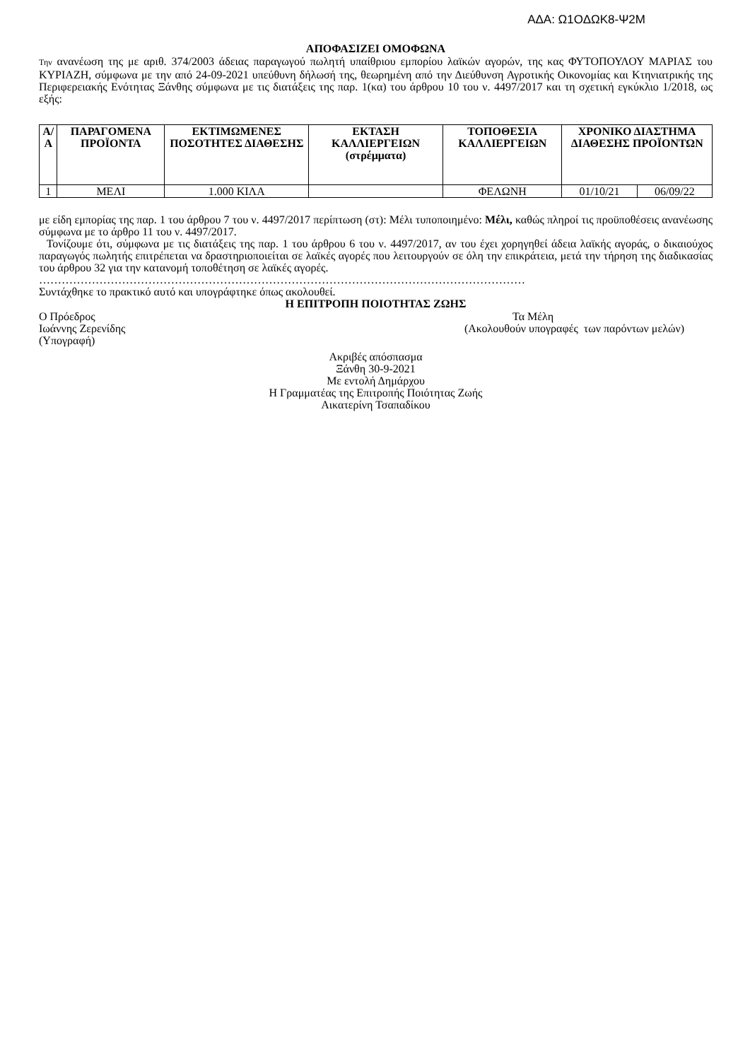ΑΔΑ: Ω1ΟΔΩΚ8-Ψ2Μ
ΑΠΟΦΑΣΙΖΕΙ ΟΜΟΦΩΝΑ
Την ανανέωση της με αριθ. 374/2003 άδειας παραγωγού πωλητή υπαίθριου εμπορίου λαϊκών αγορών, της κας ΦΥΤΟΠΟΥΛΟΥ ΜΑΡΙΑΣ του ΚΥΡΙΑΖΗ, σύμφωνα με την από 24-09-2021 υπεύθυνη δήλωσή της, θεωρημένη από την Διεύθυνση Αγροτικής Οικονομίας και Κτηνιατρικής της Περιφερειακής Ενότητας Ξάνθης σύμφωνα με τις διατάξεις της παρ. 1(κα) του άρθρου 10 του ν. 4497/2017 και τη σχετική εγκύκλιο 1/2018, ως εξής:
| Α/Α | ΠΑΡΑΓΟΜΕΝΑ ΠΡΟΪΟΝΤΑ | ΕΚΤΙΜΩΜΕΝΕΣ ΠΟΣΟΤΗΤΕΣ ΔΙΑΘΕΣΗΣ | ΕΚΤΑΣΗ ΚΑΛΛΙΕΡΓΕΙΩΝ (στρέμματα) | ΤΟΠΟΘΕΣΙΑ ΚΑΛΛΙΕΡΓΕΙΩΝ | ΧΡΟΝΙΚΟ ΔΙΑΣΤΗΜΑ ΔΙΑΘΕΣΗΣ ΠΡΟΪΟΝΤΩΝ | |
| --- | --- | --- | --- | --- | --- | --- |
| 1 | ΜΕΛΙ | 1.000 ΚΙΛΑ | | ΦΕΛΩΝΗ | 01/10/21 | 06/09/22 |
με είδη εμπορίας της παρ. 1 του άρθρου 7 του ν. 4497/2017 περίπτωση (στ): Μέλι τυποποιημένο: Μέλι, καθώς πληροί τις προϋποθέσεις ανανέωσης σύμφωνα με το άρθρο 11 του ν. 4497/2017.
Τονίζουμε ότι, σύμφωνα με τις διατάξεις της παρ. 1 του άρθρου 6 του ν. 4497/2017, αν του έχει χορηγηθεί άδεια λαϊκής αγοράς, ο δικαιούχος παραγωγός πωλητής επιτρέπεται να δραστηριοποιείται σε λαϊκές αγορές που λειτουργούν σε όλη την επικράτεια, μετά την τήρηση της διαδικασίας του άρθρου 32 για την κατανομή τοποθέτηση σε λαϊκές αγορές.
…………………………………………………………………………………………………………………
Συντάχθηκε το πρακτικό αυτό και υπογράφτηκε όπως ακολουθεί.
Η ΕΠΙΤΡΟΠΗ ΠΟΙΟΤΗΤΑΣ ΖΩΗΣ
Ο Πρόεδρος Τα Μέλη
Ιωάννης Ζερενίδης (Ακολουθούν υπογραφές των παρόντων μελών)
(Υπογραφή)
Ακριβές απόσπασμα
Ξάνθη 30-9-2021
Με εντολή Δημάρχου
Η Γραμματέας της Επιτροπής Ποιότητας Ζωής
Αικατερίνη Τσαπαδίκου